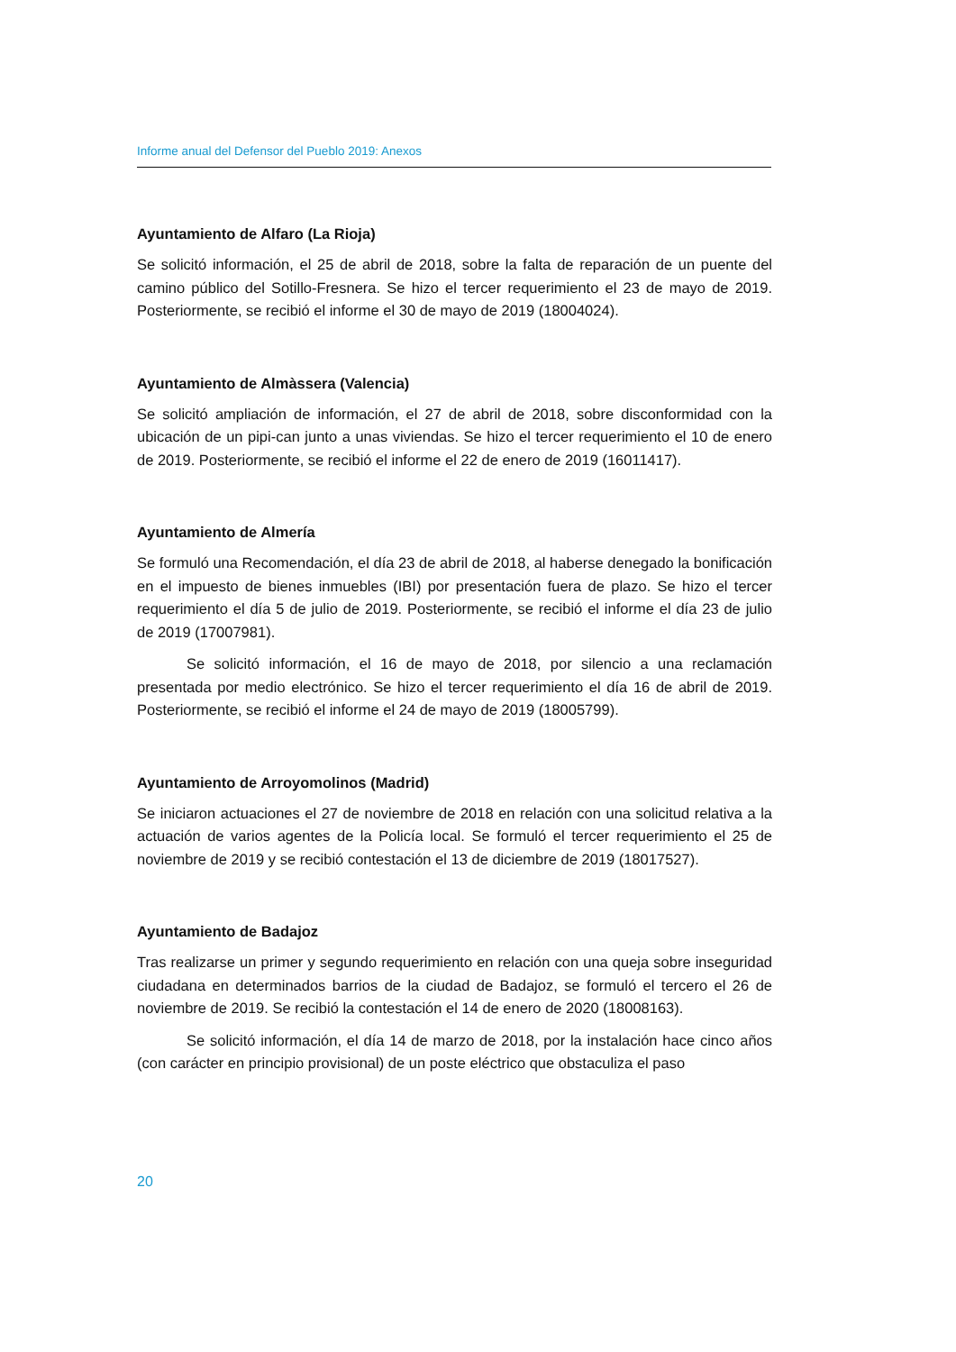Informe anual del Defensor del Pueblo 2019: Anexos
Ayuntamiento de Alfaro (La Rioja)
Se solicitó información, el 25 de abril de 2018, sobre la falta de reparación de un puente del camino público del Sotillo-Fresnera. Se hizo el tercer requerimiento el 23 de mayo de 2019. Posteriormente, se recibió el informe el 30 de mayo de 2019 (18004024).
Ayuntamiento de Almàssera (Valencia)
Se solicitó ampliación de información, el 27 de abril de 2018, sobre disconformidad con la ubicación de un pipi-can junto a unas viviendas. Se hizo el tercer requerimiento el 10 de enero de 2019. Posteriormente, se recibió el informe el 22 de enero de 2019 (16011417).
Ayuntamiento de Almería
Se formuló una Recomendación, el día 23 de abril de 2018, al haberse denegado la bonificación en el impuesto de bienes inmuebles (IBI) por presentación fuera de plazo. Se hizo el tercer requerimiento el día 5 de julio de 2019. Posteriormente, se recibió el informe el día 23 de julio de 2019 (17007981).
Se solicitó información, el 16 de mayo de 2018, por silencio a una reclamación presentada por medio electrónico. Se hizo el tercer requerimiento el día 16 de abril de 2019. Posteriormente, se recibió el informe el 24 de mayo de 2019 (18005799).
Ayuntamiento de Arroyomolinos (Madrid)
Se iniciaron actuaciones el 27 de noviembre de 2018 en relación con una solicitud relativa a la actuación de varios agentes de la Policía local. Se formuló el tercer requerimiento el 25 de noviembre de 2019 y se recibió contestación el 13 de diciembre de 2019 (18017527).
Ayuntamiento de Badajoz
Tras realizarse un primer y segundo requerimiento en relación con una queja sobre inseguridad ciudadana en determinados barrios de la ciudad de Badajoz, se formuló el tercero el 26 de noviembre de 2019. Se recibió la contestación el 14 de enero de 2020 (18008163).
Se solicitó información, el día 14 de marzo de 2018, por la instalación hace cinco años (con carácter en principio provisional) de un poste eléctrico que obstaculiza el paso
20